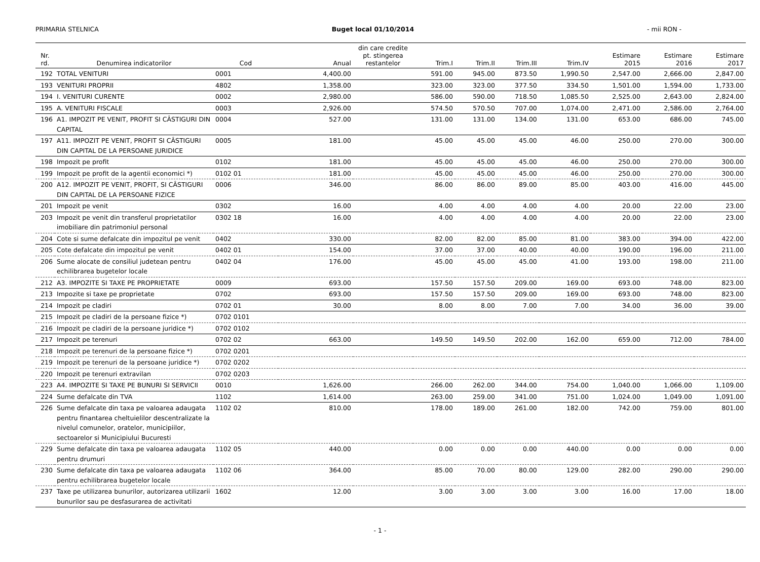PRIMARIA STELNICA Buget local 01/10/2014 - mii RON -
| Nr. rd. | Denumirea indicatorilor | Cod | Anual | din care credite pt. stingerea restantelor | Trim.I | Trim.II | Trim.III | Trim.IV | Estimare 2015 | Estimare 2016 | Estimare 2017 |
| --- | --- | --- | --- | --- | --- | --- | --- | --- | --- | --- | --- |
| 192 | TOTAL VENITURI | 0001 | 4,400.00 | | 591.00 | 945.00 | 873.50 | 1,990.50 | 2,547.00 | 2,666.00 | 2,847.00 |
| 193 | VENITURI PROPRII | 4802 | 1,358.00 | | 323.00 | 323.00 | 377.50 | 334.50 | 1,501.00 | 1,594.00 | 1,733.00 |
| 194 | I. VENITURI CURENTE | 0002 | 2,980.00 | | 586.00 | 590.00 | 718.50 | 1,085.50 | 2,525.00 | 2,643.00 | 2,824.00 |
| 195 | A. VENITURI FISCALE | 0003 | 2,926.00 | | 574.50 | 570.50 | 707.00 | 1,074.00 | 2,471.00 | 2,586.00 | 2,764.00 |
| 196 | A1. IMPOZIT PE VENIT, PROFIT SI CÂSTIGURI DIN CAPITAL | 0004 | 527.00 | | 131.00 | 131.00 | 134.00 | 131.00 | 653.00 | 686.00 | 745.00 |
| 197 | A11. IMPOZIT PE VENIT, PROFIT SI CÂSTIGURI DIN CAPITAL DE LA PERSOANE JURIDICE | 0005 | 181.00 | | 45.00 | 45.00 | 45.00 | 46.00 | 250.00 | 270.00 | 300.00 |
| 198 | Impozit pe profit | 0102 | 181.00 | | 45.00 | 45.00 | 45.00 | 46.00 | 250.00 | 270.00 | 300.00 |
| 199 | Impozit pe profit de la agentii economici *) | 0102 01 | 181.00 | | 45.00 | 45.00 | 45.00 | 46.00 | 250.00 | 270.00 | 300.00 |
| 200 | A12. IMPOZIT PE VENIT, PROFIT, SI CÂSTIGURI DIN CAPITAL DE LA PERSOANE FIZICE | 0006 | 346.00 | | 86.00 | 86.00 | 89.00 | 85.00 | 403.00 | 416.00 | 445.00 |
| 201 | Impozit pe venit | 0302 | 16.00 | | 4.00 | 4.00 | 4.00 | 4.00 | 20.00 | 22.00 | 23.00 |
| 203 | Impozit pe venit din transferul proprietatilor imobiliare din patrimoniul personal | 0302 18 | 16.00 | | 4.00 | 4.00 | 4.00 | 4.00 | 20.00 | 22.00 | 23.00 |
| 204 | Cote si sume defalcate din impozitul pe venit | 0402 | 330.00 | | 82.00 | 82.00 | 85.00 | 81.00 | 383.00 | 394.00 | 422.00 |
| 205 | Cote defalcate din impozitul pe venit | 0402 01 | 154.00 | | 37.00 | 37.00 | 40.00 | 40.00 | 190.00 | 196.00 | 211.00 |
| 206 | Sume alocate de consiliul judetean pentru echilibrarea bugetelor locale | 0402 04 | 176.00 | | 45.00 | 45.00 | 45.00 | 41.00 | 193.00 | 198.00 | 211.00 |
| 212 | A3. IMPOZITE SI TAXE PE PROPRIETATE | 0009 | 693.00 | | 157.50 | 157.50 | 209.00 | 169.00 | 693.00 | 748.00 | 823.00 |
| 213 | Impozite si taxe pe proprietate | 0702 | 693.00 | | 157.50 | 157.50 | 209.00 | 169.00 | 693.00 | 748.00 | 823.00 |
| 214 | Impozit pe cladiri | 0702 01 | 30.00 | | 8.00 | 8.00 | 7.00 | 7.00 | 34.00 | 36.00 | 39.00 |
| 215 | Impozit pe cladiri de la persoane fizice *) | 0702 0101 | | | | | | | | | |
| 216 | Impozit pe cladiri de la persoane juridice *) | 0702 0102 | | | | | | | | | |
| 217 | Impozit pe terenuri | 0702 02 | 663.00 | | 149.50 | 149.50 | 202.00 | 162.00 | 659.00 | 712.00 | 784.00 |
| 218 | Impozit pe terenuri de la persoane fizice *) | 0702 0201 | | | | | | | | | |
| 219 | Impozit pe terenuri de la persoane juridice *) | 0702 0202 | | | | | | | | | |
| 220 | Impozit pe terenuri extravilan | 0702 0203 | | | | | | | | | |
| 223 | A4. IMPOZITE SI TAXE PE BUNURI SI SERVICII | 0010 | 1,626.00 | | 266.00 | 262.00 | 344.00 | 754.00 | 1,040.00 | 1,066.00 | 1,109.00 |
| 224 | Sume defalcate din TVA | 1102 | 1,614.00 | | 263.00 | 259.00 | 341.00 | 751.00 | 1,024.00 | 1,049.00 | 1,091.00 |
| 226 | Sume defalcate din taxa pe valoarea adaugata pentru finantarea cheltuielilor descentralizate la nivelul comunelor, oratelor, municipiilor, sectoarelor si Municipiului Bucuresti | 1102 02 | 810.00 | | 178.00 | 189.00 | 261.00 | 182.00 | 742.00 | 759.00 | 801.00 |
| 229 | Sume defalcate din taxa pe valoarea adaugata pentru drumuri | 1102 05 | 440.00 | | 0.00 | 0.00 | 0.00 | 440.00 | 0.00 | 0.00 | 0.00 |
| 230 | Sume defalcate din taxa pe valoarea adaugata pentru echilibrarea bugetelor locale | 1102 06 | 364.00 | | 85.00 | 70.00 | 80.00 | 129.00 | 282.00 | 290.00 | 290.00 |
| 237 | Taxe pe utilizarea bunurilor, autorizarea utilizarii bunurilor sau pe desfasurarea de activitati | 1602 | 12.00 | | 3.00 | 3.00 | 3.00 | 3.00 | 16.00 | 17.00 | 18.00 |
- 1 -